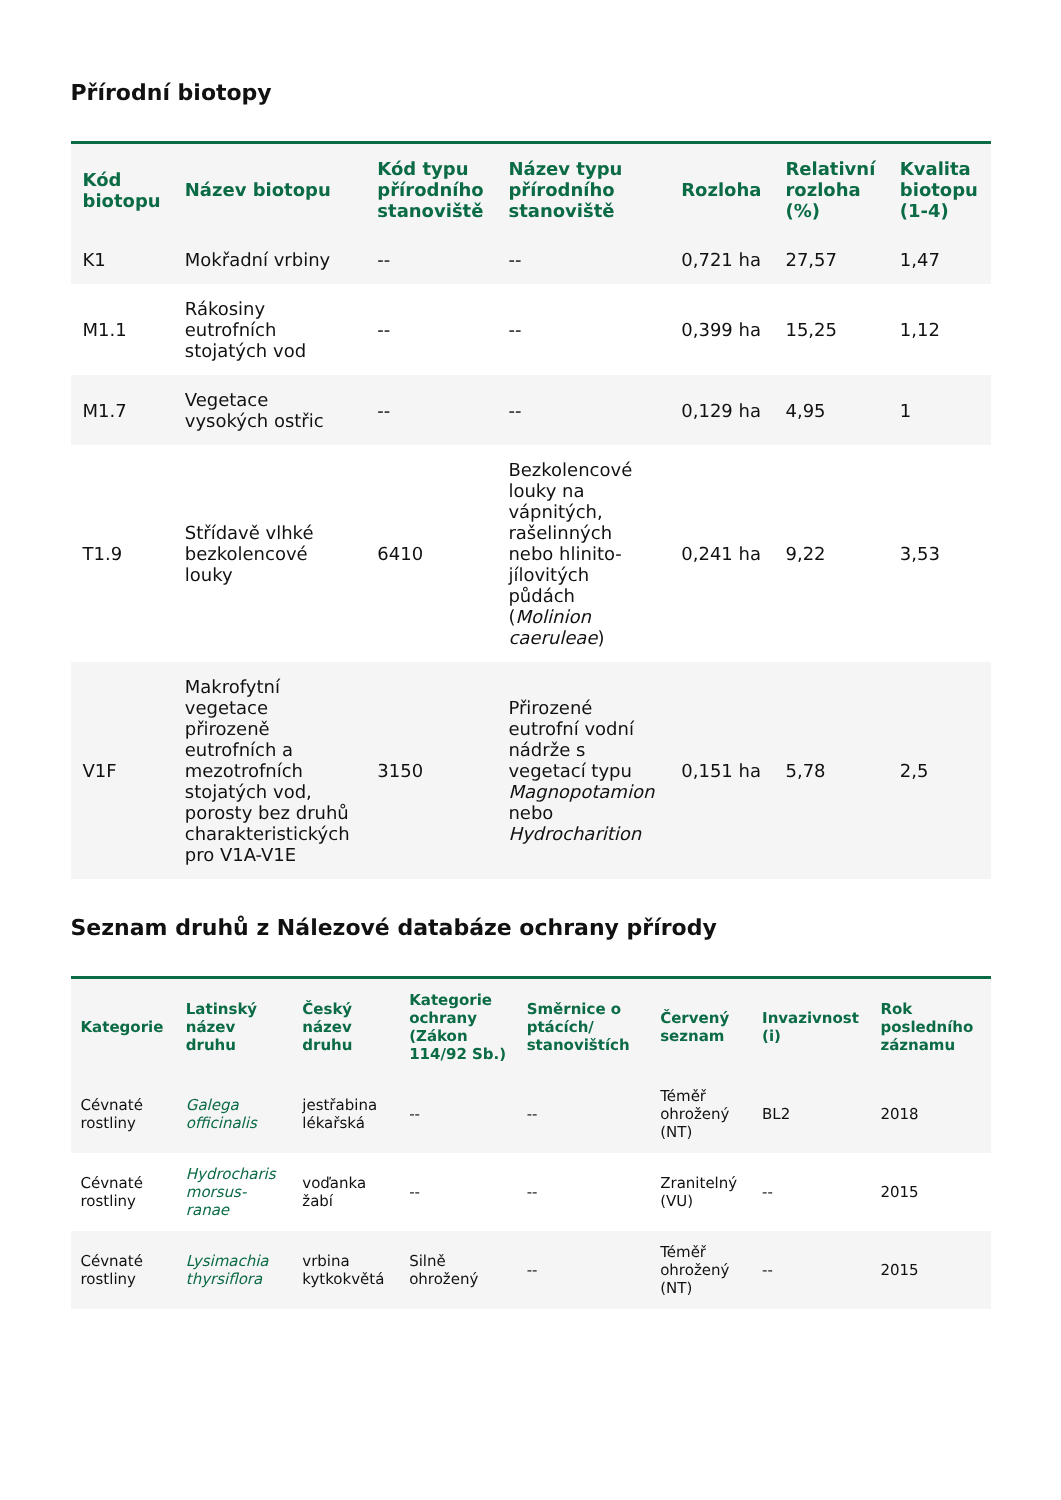Přírodní biotopy
| Kód biotopu | Název biotopu | Kód typu přírodního stanoviště | Název typu přírodního stanoviště | Rozloha | Relativní rozloha (%) | Kvalita biotopu (1-4) |
| --- | --- | --- | --- | --- | --- | --- |
| K1 | Mokřadní vrbiny | -- | -- | 0,721 ha | 27,57 | 1,47 |
| M1.1 | Rákosiny eutrofních stojatých vod | -- | -- | 0,399 ha | 15,25 | 1,12 |
| M1.7 | Vegetace vysokých ostřic | -- | -- | 0,129 ha | 4,95 | 1 |
| T1.9 | Střídavě vlhké bezkolencové louky | 6410 | Bezkolencové louky na vápnitých, rašelinných nebo hlinito-jílovitých půdách ( Molinion caeruleae ) | 0,241 ha | 9,22 | 3,53 |
| V1F | Makrofytní vegetace přirozeně eutrofních a mezotrofních stojatých vod, porosty bez druhů charakteristických pro V1A-V1E | 3150 | Přirozené eutrofní vodní nádrže s vegetací typu Magnopotamion nebo Hydrocharition | 0,151 ha | 5,78 | 2,5 |
Seznam druhů z Nálezové databáze ochrany přírody
| Kategorie | Latinský název druhu | Český název druhu | Kategorie ochrany (Zákon 114/92 Sb.) | Směrnice o ptácích/ stanovištích | Červený seznam | Invazivnost (i) | Rok posledního záznamu |
| --- | --- | --- | --- | --- | --- | --- | --- |
| Cévnaté rostliny | Galega officinalis | jestřabina lékařská | -- | -- | Téměř ohrožený (NT) | BL2 | 2018 |
| Cévnaté rostliny | Hydrocharis morsus-ranae | voďanka žabí | -- | -- | Zranitelný (VU) | -- | 2015 |
| Cévnaté rostliny | Lysimachia thyrsiflora | vrbina kytkokvětá | Silně ohrožený | -- | Téměř ohrožený (NT) | -- | 2015 |